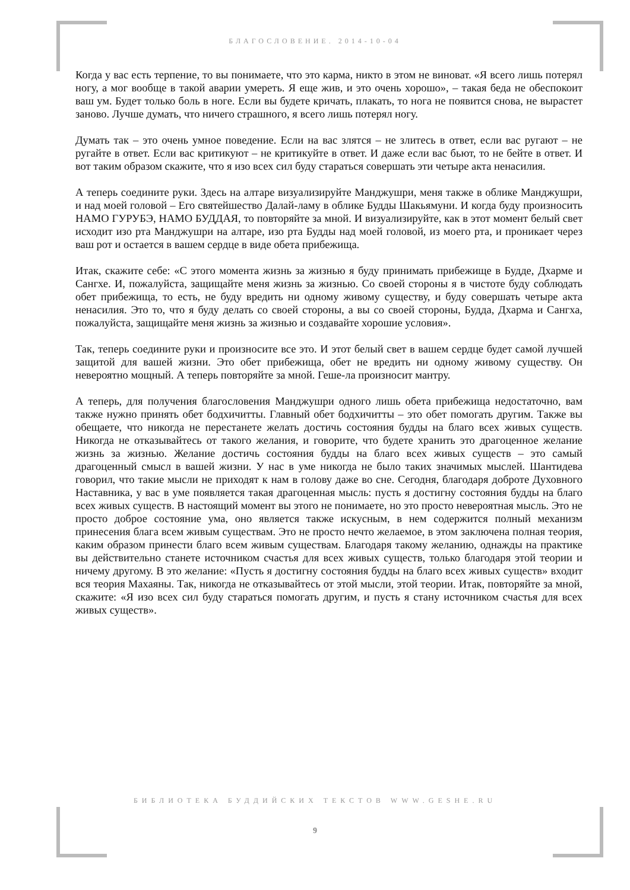БЛАГОСЛОВЕНИЕ. 2014-10-04
Когда у вас есть терпение, то вы понимаете, что это карма, никто в этом не виноват. «Я всего лишь потерял ногу, а мог вообще в такой аварии умереть. Я еще жив, и это очень хорошо», – такая беда не обеспокоит ваш ум. Будет только боль в ноге. Если вы будете кричать, плакать, то нога не появится снова, не вырастет заново. Лучше думать, что ничего страшного, я всего лишь потерял ногу.
Думать так – это очень умное поведение. Если на вас злятся – не злитесь в ответ, если вас ругают – не ругайте в ответ. Если вас критикуют – не критикуйте в ответ. И даже если вас бьют, то не бейте в ответ. И вот таким образом скажите, что я изо всех сил буду стараться совершать эти четыре акта ненасилия.
А теперь соедините руки. Здесь на алтаре визуализируйте Манджушри, меня также в облике Манджушри, и над моей головой – Его святейшество Далай-ламу в облике Будды Шакьямуни. И когда буду произносить НАМО ГУРУБЭ, НАМО БУДДАЯ, то повторяйте за мной. И визуализируйте, как в этот момент белый свет исходит изо рта Манджушри на алтаре, изо рта Будды над моей головой, из моего рта, и проникает через ваш рот и остается в вашем сердце в виде обета прибежища.
Итак, скажите себе: «С этого момента жизнь за жизнью я буду принимать прибежище в Будде, Дхарме и Сангхе. И, пожалуйста, защищайте меня жизнь за жизнью. Со своей стороны я в чистоте буду соблюдать обет прибежища, то есть, не буду вредить ни одному живому существу, и буду совершать четыре акта ненасилия. Это то, что я буду делать со своей стороны, а вы со своей стороны, Будда, Дхарма и Сангха, пожалуйста, защищайте меня жизнь за жизнью и создавайте хорошие условия».
Так, теперь соедините руки и произносите все это. И этот белый свет в вашем сердце будет самой лучшей защитой для вашей жизни. Это обет прибежища, обет не вредить ни одному живому существу. Он невероятно мощный. А теперь повторяйте за мной. Геше-ла произносит мантру.
А теперь, для получения благословения Манджушри одного лишь обета прибежища недостаточно, вам также нужно принять обет бодхичитты. Главный обет бодхичитты – это обет помогать другим. Также вы обещаете, что никогда не перестанете желать достичь состояния будды на благо всех живых существ. Никогда не отказывайтесь от такого желания, и говорите, что будете хранить это драгоценное желание жизнь за жизнью. Желание достичь состояния будды на благо всех живых существ – это самый драгоценный смысл в вашей жизни. У нас в уме никогда не было таких значимых мыслей. Шантидева говорил, что такие мысли не приходят к нам в голову даже во сне. Сегодня, благодаря доброте Духовного Наставника, у вас в уме появляется такая драгоценная мысль: пусть я достигну состояния будды на благо всех живых существ. В настоящий момент вы этого не понимаете, но это просто невероятная мысль. Это не просто доброе состояние ума, оно является также искусным, в нем содержится полный механизм принесения блага всем живым существам. Это не просто нечто желаемое, в этом заключена полная теория, каким образом принести благо всем живым существам. Благодаря такому желанию, однажды на практике вы действительно станете источником счастья для всех живых существ, только благодаря этой теории и ничему другому. В это желание: «Пусть я достигну состояния будды на благо всех живых существ» входит вся теория Махаяны. Так, никогда не отказывайтесь от этой мысли, этой теории. Итак, повторяйте за мной, скажите: «Я изо всех сил буду стараться помогать другим, и пусть я стану источником счастья для всех живых существ».
БИБЛИОТЕКА БУДДИЙСКИХ ТЕКСТОВ WWW.GESHE.RU
9